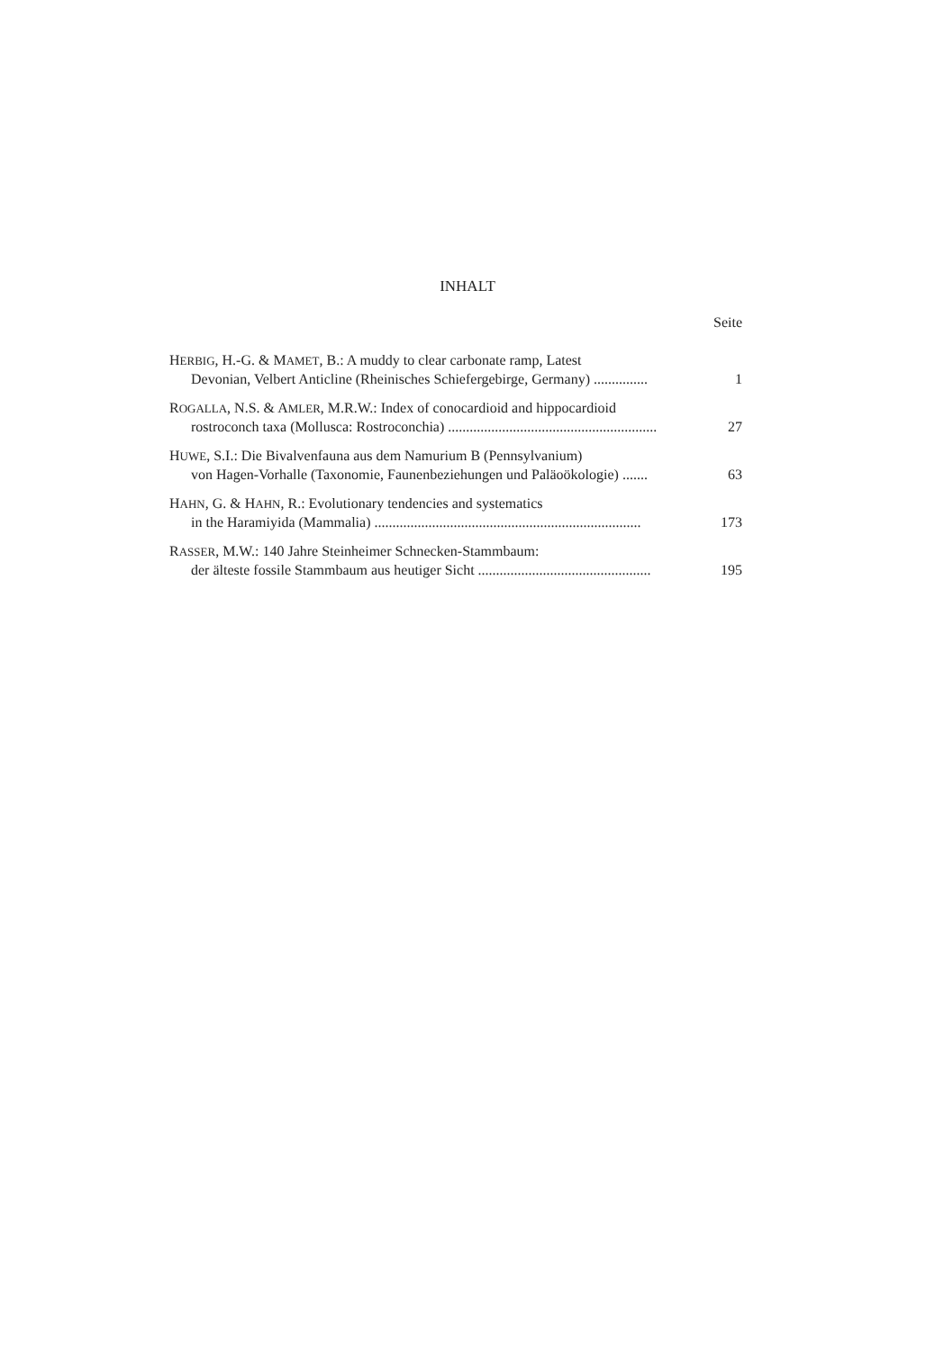INHALT
Seite
HERBIG, H.-G. & MAMET, B.: A muddy to clear carbonate ramp, Latest
Devonian, Velbert Anticline (Rheinisches Schiefergebirge, Germany) ............... 1
ROGALLA, N.S. & AMLER, M.R.W.: Index of conocardioid and hippocardioid
rostroconch taxa (Mollusca: Rostroconchia) .......................................................... 27
HUWE, S.I.: Die Bivalvenfauna aus dem Namurium B (Pennsylvanium)
von Hagen-Vorhalle (Taxonomie, Faunenbeziehungen und Paläoökologie) ....... 63
HAHN, G. & HAHN, R.: Evolutionary tendencies and systematics
in the Haramiyida (Mammalia) .......................................................................... 173
RASSER, M.W.: 140 Jahre Steinheimer Schnecken-Stammbaum:
der älteste fossile Stammbaum aus heutiger Sicht ................................................ 195